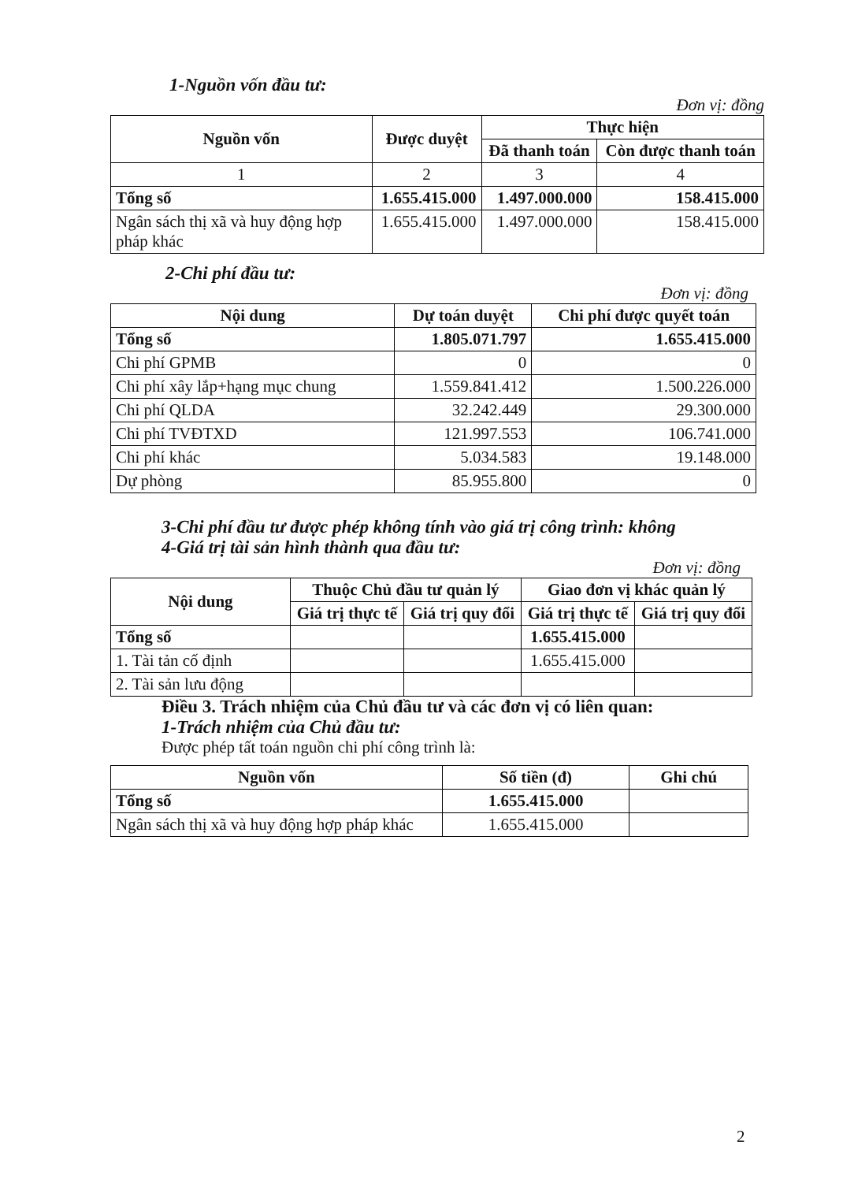1-Nguồn vốn đầu tư:
Đơn vị: đồng
| Nguồn vốn | Được duyệt | Thực hiện | |
| --- | --- | --- | --- |
| | | Đã thanh toán | Còn được thanh toán |
| 1 | 2 | 3 | 4 |
| Tổng số | 1.655.415.000 | 1.497.000.000 | 158.415.000 |
| Ngân sách thị xã và huy động hợp pháp khác | 1.655.415.000 | 1.497.000.000 | 158.415.000 |
2-Chi phí đầu tư:
Đơn vị: đồng
| Nội dung | Dự toán duyệt | Chi phí được quyết toán |
| --- | --- | --- |
| Tổng số | 1.805.071.797 | 1.655.415.000 |
| Chi phí GPMB | 0 | 0 |
| Chi phí xây lắp+hạng mục chung | 1.559.841.412 | 1.500.226.000 |
| Chi phí QLDA | 32.242.449 | 29.300.000 |
| Chi phí TVĐTXD | 121.997.553 | 106.741.000 |
| Chi phí khác | 5.034.583 | 19.148.000 |
| Dự phòng | 85.955.800 | 0 |
3-Chi phí đầu tư được phép không tính vào giá trị công trình: không
4-Giá trị tài sản hình thành qua đầu tư:
Đơn vị: đồng
| Nội dung | Thuộc Chủ đầu tư quản lý | | Giao đơn vị khác quản lý | |
| --- | --- | --- | --- | --- |
| | Giá trị thực tế | Giá trị quy đổi | Giá trị thực tế | Giá trị quy đổi |
| Tổng số | | | 1.655.415.000 | |
| 1. Tài tản cố định | | | 1.655.415.000 | |
| 2. Tài sản lưu động | | | | |
Điều 3. Trách nhiệm của Chủ đầu tư và các đơn vị có liên quan:
1-Trách nhiệm của Chủ đầu tư:
Được phép tất toán nguồn chi phí công trình là:
| Nguồn vốn | Số tiền (đ) | Ghi chú |
| --- | --- | --- |
| Tổng số | 1.655.415.000 | |
| Ngân sách thị xã và huy động hợp pháp khác | 1.655.415.000 | |
2